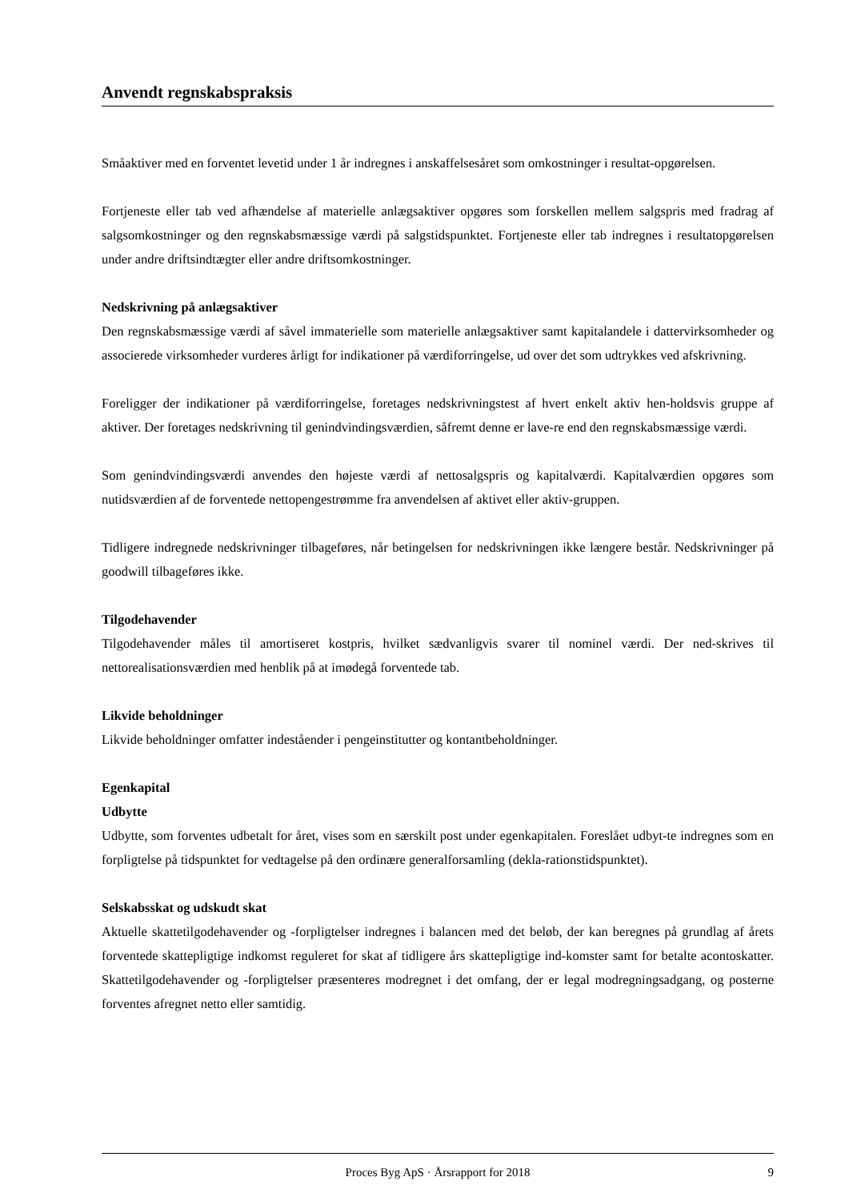Anvendt regnskabspraksis
Småaktiver med en forventet levetid under 1 år indregnes i anskaffelsesåret som omkostninger i resultat-opgørelsen.
Fortjeneste eller tab ved afhændelse af materielle anlægsaktiver opgøres som forskellen mellem salgspris med fradrag af salgsomkostninger og den regnskabsmæssige værdi på salgstidspunktet. Fortjeneste eller tab indregnes i resultatopgørelsen under andre driftsindtægter eller andre driftsomkostninger.
Nedskrivning på anlægsaktiver
Den regnskabsmæssige værdi af såvel immaterielle som materielle anlægsaktiver samt kapitalandele i dattervirksomheder og associerede virksomheder vurderes årligt for indikationer på værdiforringelse, ud over det som udtrykkes ved afskrivning.
Foreligger der indikationer på værdiforringelse, foretages nedskrivningstest af hvert enkelt aktiv hen-holdsvis gruppe af aktiver. Der foretages nedskrivning til genindvindingsværdien, såfremt denne er lave-re end den regnskabsmæssige værdi.
Som genindvindingsværdi anvendes den højeste værdi af nettosalgspris og kapitalværdi. Kapitalværdien opgøres som nutidsværdien af de forventede nettopengestrømme fra anvendelsen af aktivet eller aktiv-gruppen.
Tidligere indregnede nedskrivninger tilbageføres, når betingelsen for nedskrivningen ikke længere består. Nedskrivninger på goodwill tilbageføres ikke.
Tilgodehavender
Tilgodehavender måles til amortiseret kostpris, hvilket sædvanligvis svarer til nominel værdi. Der ned-skrives til nettorealisationsværdien med henblik på at imødegå forventede tab.
Likvide beholdninger
Likvide beholdninger omfatter indeståender i pengeinstitutter og kontantbeholdninger.
Egenkapital
Udbytte
Udbytte, som forventes udbetalt for året, vises som en særskilt post under egenkapitalen. Foreslået udbyt-te indregnes som en forpligtelse på tidspunktet for vedtagelse på den ordinære generalforsamling (dekla-rationstidspunktet).
Selskabsskat og udskudt skat
Aktuelle skattetilgodehavender og -forpligtelser indregnes i balancen med det beløb, der kan beregnes på grundlag af årets forventede skattepligtige indkomst reguleret for skat af tidligere års skattepligtige ind-komster samt for betalte acontoskatter. Skattetilgodehavender og -forpligtelser præsenteres modregnet i det omfang, der er legal modregningsadgang, og posterne forventes afregnet netto eller samtidig.
Proces Byg ApS · Årsrapport for 2018 9